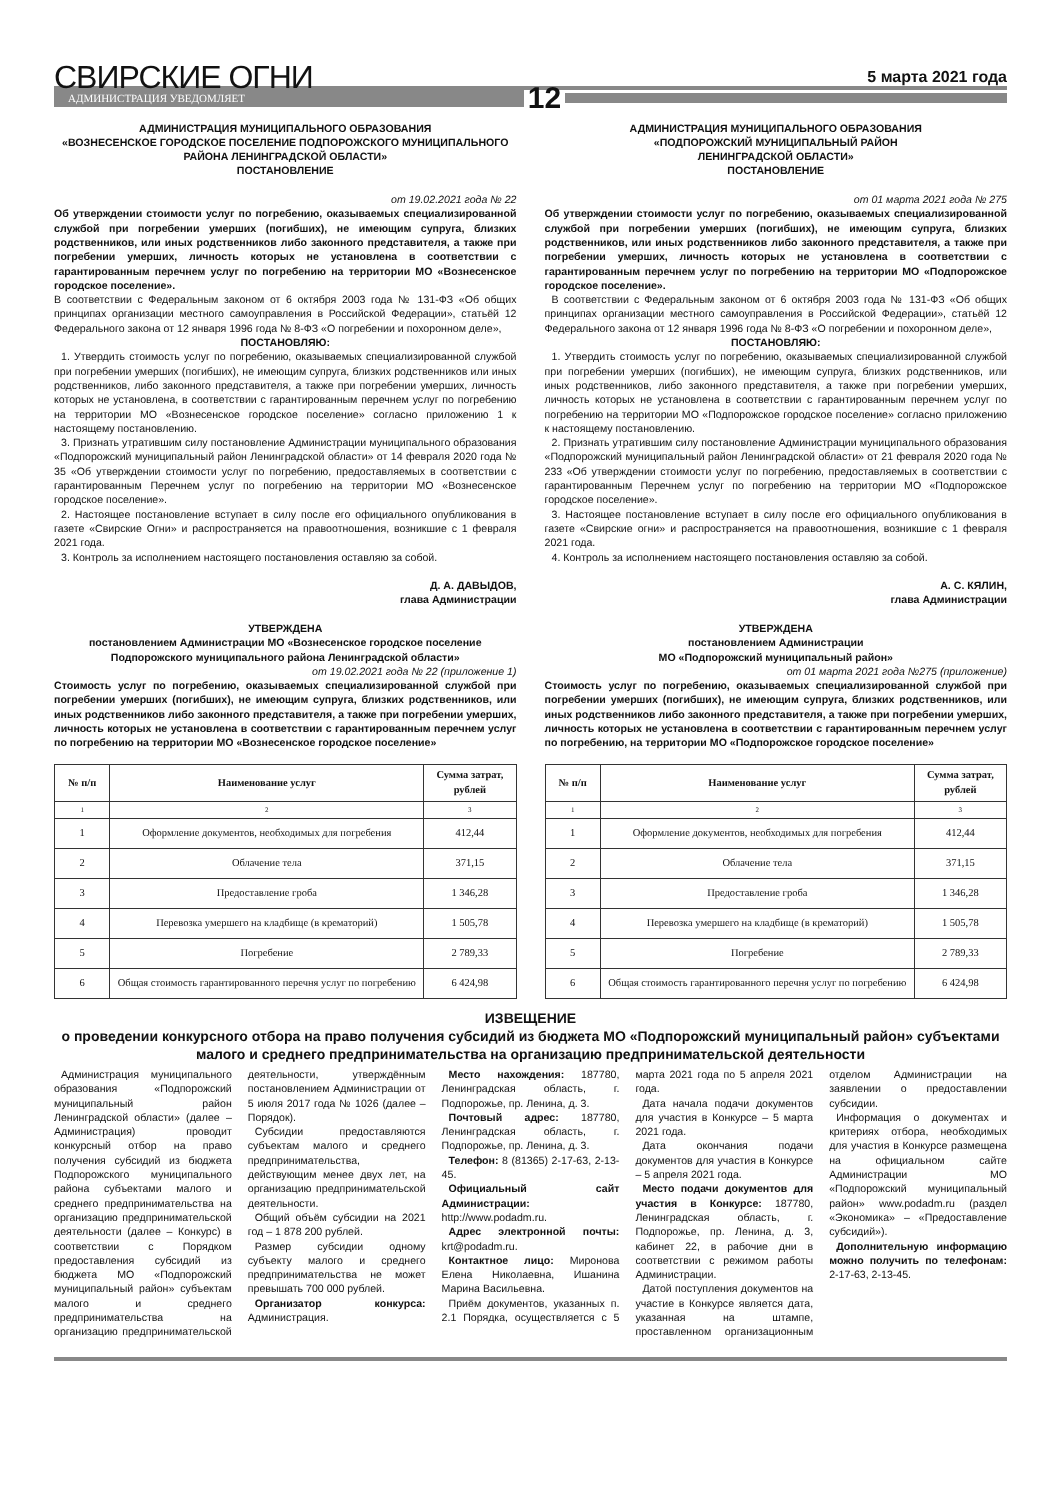СВИРСКИЕ ОГНИ
5 марта 2021 года
АДМИНИСТРАЦИЯ УВЕДОМЛЯЕТ 12
АДМИНИСТРАЦИЯ МУНИЦИПАЛЬНОГО ОБРАЗОВАНИЯ
«ВОЗНЕСЕНСКОЕ ГОРОДСКОЕ ПОСЕЛЕНИЕ ПОДПОРОЖСКОГО МУНИЦИПАЛЬНОГО РАЙОНА ЛЕНИНГРАДСКОЙ ОБЛАСТИ»
ПОСТАНОВЛЕНИЕ
от 19.02.2021 года № 22
Об утверждении стоимости услуг по погребению, оказываемых специализированной службой при погребении умерших (погибших), не имеющим супруга, близких родственников, или иных родственников либо законного представителя, а также при погребении умерших, личность которых не установлена в соответствии с гарантированным перечнем услуг по погребению на территории МО «Вознесенское городское поселение».
В соответствии с Федеральным законом от 6 октября 2003 года № 131-ФЗ «Об общих принципах организации местного самоуправления в Российской Федерации», статьёй 12 Федерального закона от 12 января 1996 года № 8-ФЗ «О погребении и похоронном деле»,
ПОСТАНОВЛЯЮ:
1. Утвердить стоимость услуг по погребению, оказываемых специализированной службой при погребении умерших (погибших), не имеющим супруга, близких родственников или иных родственников, либо законного представителя, а также при погребении умерших, личность которых не установлена, в соответствии с гарантированным перечнем услуг по погребению на территории МО «Вознесенское городское поселение» согласно приложению 1 к настоящему постановлению.
3. Признать утратившим силу постановление Администрации муниципального образования «Подпорожский муниципальный район Ленинградской области» от 14 февраля 2020 года № 35 «Об утверждении стоимости услуг по погребению, предоставляемых в соответствии с гарантированным Перечнем услуг по погребению на территории МО «Вознесенское городское поселение».
2. Настоящее постановление вступает в силу после его официального опубликования в газете «Свирские Огни» и распространяется на правоотношения, возникшие с 1 февраля 2021 года.
3. Контроль за исполнением настоящего постановления оставляю за собой.
Д. А. ДАВЫДОВ,
глава Администрации
УТВЕРЖДЕНА
постановлением Администрации МО «Вознесенское городское поселение Подпорожского муниципального района Ленинградской области»
от 19.02.2021 года № 22 (приложение 1)
Стоимость услуг по погребению, оказываемых специализированной службой при погребении умерших (погибших), не имеющим супруга, близких родственников, или иных родственников либо законного представителя, а также при погребении умерших, личность которых не установлена в соответствии с гарантированным перечнем услуг по погребению на территории МО «Вознесенское городское поселение»
| № п/п | Наименование услуг | Сумма затрат, рублей |
| --- | --- | --- |
| 1 | 2 | 3 |
| 1 | Оформление документов, необходимых для погребения | 412,44 |
| 2 | Облачение тела | 371,15 |
| 3 | Предоставление гроба | 1 346,28 |
| 4 | Перевозка умершего на кладбище (в крематорий) | 1 505,78 |
| 5 | Погребение | 2 789,33 |
| 6 | Общая стоимость гарантированного перечня услуг по погребению | 6 424,98 |
АДМИНИСТРАЦИЯ МУНИЦИПАЛЬНОГО ОБРАЗОВАНИЯ
«ПОДПОРОЖСКИЙ МУНИЦИПАЛЬНЫЙ РАЙОН
ЛЕНИНГРАДСКОЙ ОБЛАСТИ»
ПОСТАНОВЛЕНИЕ
от 01 марта 2021 года № 275
Об утверждении стоимости услуг по погребению, оказываемых специализированной службой при погребении умерших (погибших), не имеющим супруга, близких родственников, или иных родственников либо законного представителя, а также при погребении умерших, личность которых не установлена в соответствии с гарантированным перечнем услуг по погребению на территории МО «Подпорожское городское поселение».
В соответствии с Федеральным законом от 6 октября 2003 года № 131-ФЗ «Об общих принципах организации местного самоуправления в Российской Федерации», статьёй 12 Федерального закона от 12 января 1996 года № 8-ФЗ «О погребении и похоронном деле»,
ПОСТАНОВЛЯЮ:
1. Утвердить стоимость услуг по погребению, оказываемых специализированной службой при погребении умерших (погибших), не имеющим супруга, близких родственников, или иных родственников, либо законного представителя, а также при погребении умерших, личность которых не установлена в соответствии с гарантированным перечнем услуг по погребению на территории МО «Подпорожское городское поселение» согласно приложению к настоящему постановлению.
2. Признать утратившим силу постановление Администрации муниципального образования «Подпорожский муниципальный район Ленинградской области» от 21 февраля 2020 года № 233 «Об утверждении стоимости услуг по погребению, предоставляемых в соответствии с гарантированным Перечнем услуг по погребению на территории МО «Подпорожское городское поселение».
3. Настоящее постановление вступает в силу после его официального опубликования в газете «Свирские огни» и распространяется на правоотношения, возникшие с 1 февраля 2021 года.
4. Контроль за исполнением настоящего постановления оставляю за собой.
А. С. КЯЛИН,
глава Администрации
УТВЕРЖДЕНА
постановлением Администрации
МО «Подпорожский муниципальный район»
от 01 марта 2021 года №275 (приложение)
Стоимость услуг по погребению, оказываемых специализированной службой при погребении умерших (погибших), не имеющим супруга, близких родственников, или иных родственников либо законного представителя, а также при погребении умерших, личность которых не установлена в соответствии с гарантированным перечнем услуг по погребению, на территории МО «Подпорожское городское поселение»
| № п/п | Наименование услуг | Сумма затрат, рублей |
| --- | --- | --- |
| 1 | 2 | 3 |
| 1 | Оформление документов, необходимых для погребения | 412,44 |
| 2 | Облачение тела | 371,15 |
| 3 | Предоставление гроба | 1 346,28 |
| 4 | Перевозка умершего на кладбище (в крематорий) | 1 505,78 |
| 5 | Погребение | 2 789,33 |
| 6 | Общая стоимость гарантированного перечня услуг по погребению | 6 424,98 |
ИЗВЕЩЕНИЕ
о проведении конкурсного отбора на право получения субсидий из бюджета МО «Подпорожский муниципальный район» субъектами малого и среднего предпринимательства на организацию предпринимательской деятельности
Администрация муниципального образования «Подпорожский муниципальный район Ленинградской области» (далее – Администрация) проводит конкурсный отбор на право получения субсидий из бюджета Подпорожского муниципального района субъектами малого и среднего предпринимательства на организацию предпринимательской деятельности (далее – Конкурс) в соответствии с Порядком предоставления субсидий из бюджета МО «Подпорожский муниципальный район» субъектам малого и среднего предпринимательства на организацию предпринимательской деятельности, утверждённым постановлением Администрации от 5 июля 2017 года № 1026 (далее – Порядок).
Субсидии предоставляются субъектам малого и среднего предпринимательства, действующим менее двух лет, на организацию предпринимательской деятельности.
Общий объём субсидии на 2021 год – 1 878 200 рублей.
Размер субсидии одному субъекту малого и среднего предпринимательства не может превышать 700 000 рублей.
Организатор конкурса: Администрация.
Место нахождения: 187780, Ленинградская область, г. Подпорожье, пр. Ленина, д. 3.
Почтовый адрес: 187780, Ленинградская область, г. Подпорожье, пр. Ленина, д. 3.
Телефон: 8 (81365) 2-17-63, 2-13-45.
Официальный сайт Администрации: http://www.podadm.ru.
Адрес электронной почты: krt@podadm.ru.
Контактное лицо: Миронова Елена Николаевна, Ишанина Марина Васильевна.
Приём документов, указанных п. 2.1 Порядка, осуществляется с 5 марта 2021 года по 5 апреля 2021 года.
Дата начала подачи документов для участия в Конкурсе – 5 марта 2021 года.
Дата окончания подачи документов для участия в Конкурсе – 5 апреля 2021 года.
Место подачи документов для участия в Конкурсе: 187780, Ленинградская область, г. Подпорожье, пр. Ленина, д. 3, кабинет 22, в рабочие дни в соответствии с режимом работы Администрации.
Датой поступления документов на участие в Конкурсе является дата, указанная на штампе, проставленном организационным отделом Администрации на заявлении о предоставлении субсидии.
Информация о документах и критериях отбора, необходимых для участия в Конкурсе размещена на официальном сайте Администрации МО «Подпорожский муниципальный район» www.podadm.ru (раздел «Экономика» – «Предоставление субсидий»).
Дополнительную информацию можно получить по телефонам: 2-17-63, 2-13-45.